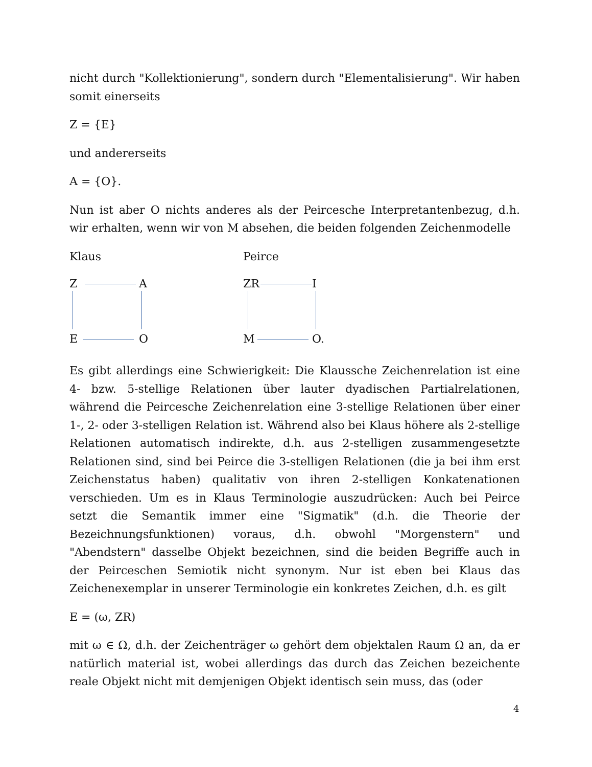nicht durch "Kollektionierung", sondern durch "Elementalisierung". Wir haben somit einerseits
Z = {E}
und andererseits
A = {O}.
Nun ist aber O nichts anderes als der Peircesche Interpretantenbezug, d.h. wir erhalten, wenn wir von M absehen, die beiden folgenden Zeichenmodelle
Klaus
Z A
E O
Peirce
ZR I
M O.
Es gibt allerdings eine Schwierigkeit: Die Klaussche Zeichenrelation ist eine 4- bzw. 5-stellige Relationen über lauter dyadischen Partialrelationen, während die Peircesche Zeichenrelation eine 3-stellige Relationen über einer 1-, 2- oder 3-stelligen Relation ist. Während also bei Klaus höhere als 2-stellige Relationen automatisch indirekte, d.h. aus 2-stelligen zusammengesetzte Relationen sind, sind bei Peirce die 3-stelligen Relationen (die ja bei ihm erst Zeichenstatus haben) qualitativ von ihren 2-stelligen Konkatenationen verschieden. Um es in Klaus Terminologie auszudrücken: Auch bei Peirce setzt die Semantik immer eine "Sigmatik" (d.h. die Theorie der Bezeichnungsfunktionen) voraus, d.h. obwohl "Morgenstern" und "Abendstern" dasselbe Objekt bezeichnen, sind die beiden Begriffe auch in der Peirceschen Semiotik nicht synonym. Nur ist eben bei Klaus das Zeichenexemplar in unserer Terminologie ein konkretes Zeichen, d.h. es gilt
E = (ω, ZR)
mit ω ∈ Ω, d.h. der Zeichenträger ω gehört dem objektalen Raum Ω an, da er natürlich material ist, wobei allerdings das durch das Zeichen bezeichente reale Objekt nicht mit demjenigen Objekt identisch sein muss, das (oder
4